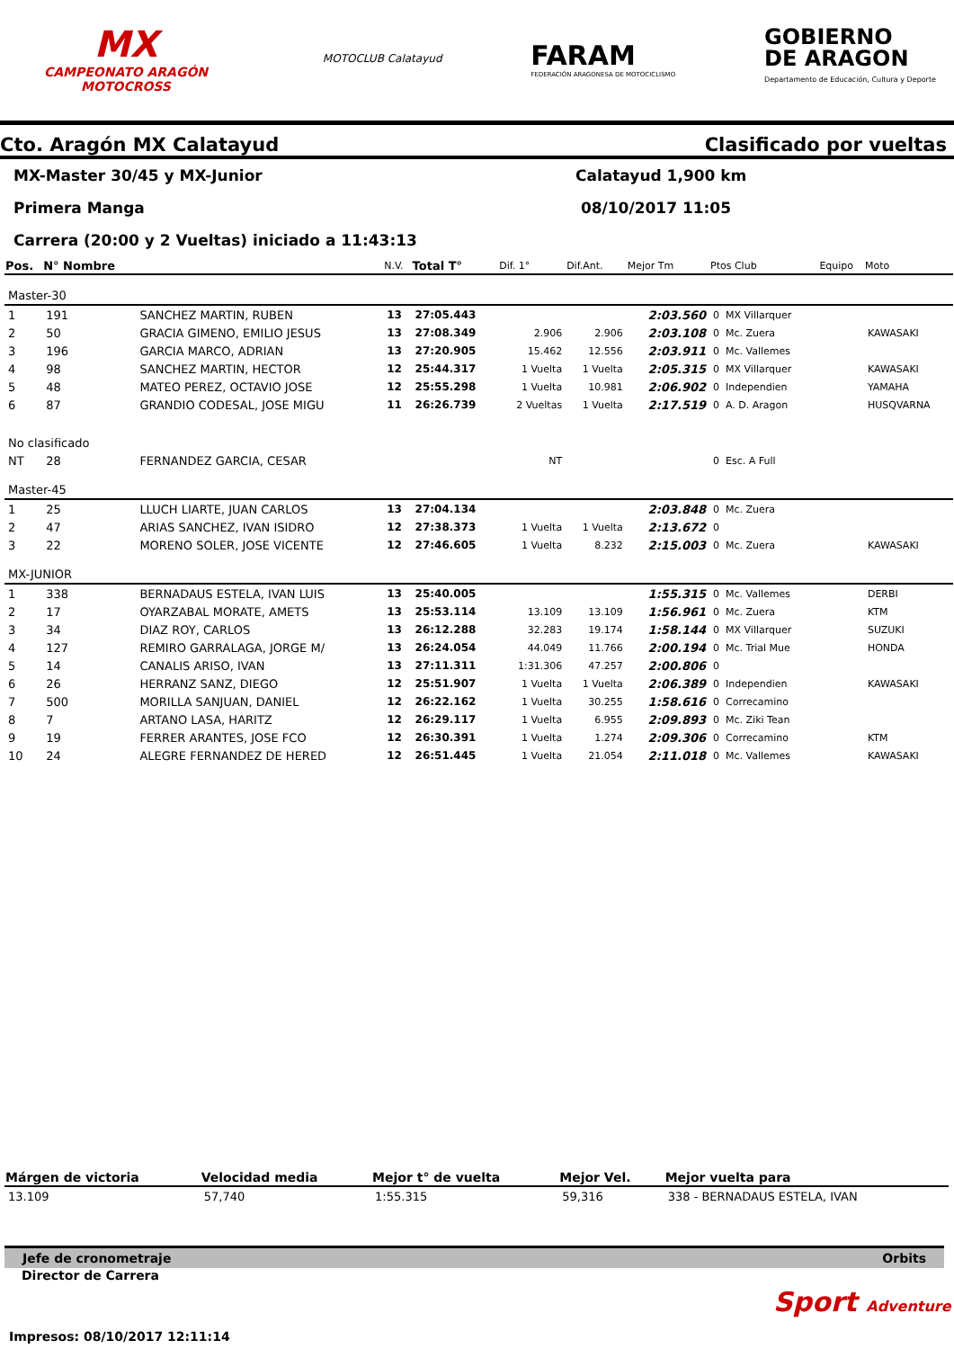MX
CAMPEONATO ARAGÓN
MOTOCROSS
MOTOCLUB Calatayud
FARAM
FEDERACIÓN ARAGONESA DE MOTOCICLISMO
GOBIERNO
DE ARAGON
Departamento de Educación, Cultura y Deporte
Cto. Aragón MX Calatayud Clasificado por vueltas
MX-Master 30/45 y MX-Junior Calatayud 1,900 km
Primera Manga 08/10/2017 11:05
Carrera (20:00 y 2 Vueltas) iniciado a 11:43:13
| Pos. | N° Nombre | | N.V. | Total T° | Dif. 1° | Dif.Ant. | Mejor Tm | Ptos Club | Equipo | Moto |
| --- | --- | --- | --- | --- | --- | --- | --- | --- | --- | --- |
| Master-30 | | | | | | | | | | |
| 1 | 191 | SANCHEZ MARTIN, RUBEN | 13 | 27:05.443 | | | 2:03.560 | 0 MX Villarquer | | |
| 2 | 50 | GRACIA GIMENO, EMILIO JESUS | 13 | 27:08.349 | 2.906 | 2.906 | 2:03.108 | 0 Mc. Zuera | | KAWASAKI |
| 3 | 196 | GARCIA MARCO, ADRIAN | 13 | 27:20.905 | 15.462 | 12.556 | 2:03.911 | 0 Mc. Vallemes | | |
| 4 | 98 | SANCHEZ MARTIN, HECTOR | 12 | 25:44.317 | 1 Vuelta | 1 Vuelta | 2:05.315 | 0 MX Villarquer | | KAWASAKI |
| 5 | 48 | MATEO PEREZ, OCTAVIO JOSE | 12 | 25:55.298 | 1 Vuelta | 10.981 | 2:06.902 | 0 Independien | | YAMAHA |
| 6 | 87 | GRANDIO CODESAL, JOSE MIGU | 11 | 26:26.739 | 2 Vueltas | 1 Vuelta | 2:17.519 | 0 A. D. Aragon | | HUSQVARNA |
| No clasificado | | | | | | | | | | |
| NT | 28 | FERNANDEZ GARCIA, CESAR | | | NT | | | 0 Esc. A Full | | |
| Master-45 | | | | | | | | | | |
| 1 | 25 | LLUCH LIARTE, JUAN CARLOS | 13 | 27:04.134 | | | 2:03.848 | 0 Mc. Zuera | | |
| 2 | 47 | ARIAS SANCHEZ, IVAN ISIDRO | 12 | 27:38.373 | 1 Vuelta | 1 Vuelta | 2:13.672 | 0 | | |
| 3 | 22 | MORENO SOLER, JOSE VICENTE | 12 | 27:46.605 | 1 Vuelta | 8.232 | 2:15.003 | 0 Mc. Zuera | | KAWASAKI |
| MX-JUNIOR | | | | | | | | | | |
| 1 | 338 | BERNADAUS ESTELA, IVAN LUIS | 13 | 25:40.005 | | | 1:55.315 | 0 Mc. Vallemes | | DERBI |
| 2 | 17 | OYARZABAL MORATE, AMETS | 13 | 25:53.114 | 13.109 | 13.109 | 1:56.961 | 0 Mc. Zuera | | KTM |
| 3 | 34 | DIAZ ROY, CARLOS | 13 | 26:12.288 | 32.283 | 19.174 | 1:58.144 | 0 MX Villarquer | | SUZUKI |
| 4 | 127 | REMIRO GARRALAGA, JORGE M/ | 13 | 26:24.054 | 44.049 | 11.766 | 2:00.194 | 0 Mc. Trial Mue | | HONDA |
| 5 | 14 | CANALIS ARISO, IVAN | 13 | 27:11.311 | 1:31.306 | 47.257 | 2:00.806 | 0 | | |
| 6 | 26 | HERRANZ SANZ, DIEGO | 12 | 25:51.907 | 1 Vuelta | 1 Vuelta | 2:06.389 | 0 Independien | | KAWASAKI |
| 7 | 500 | MORILLA SANJUAN, DANIEL | 12 | 26:22.162 | 1 Vuelta | 30.255 | 1:58.616 | 0 Correcamino | | |
| 8 | 7 | ARTANO LASA, HARITZ | 12 | 26:29.117 | 1 Vuelta | 6.955 | 2:09.893 | 0 Mc. Ziki Tean | | |
| 9 | 19 | FERRER ARANTES, JOSE FCO | 12 | 26:30.391 | 1 Vuelta | 1.274 | 2:09.306 | 0 Correcamino | | KTM |
| 10 | 24 | ALEGRE FERNANDEZ DE HERED | 12 | 26:51.445 | 1 Vuelta | 21.054 | 2:11.018 | 0 Mc. Vallemes | | KAWASAKI |
| Márgen de victoria | Velocidad media | Mejor t° de vuelta | Mejor Vel. | Mejor vuelta para |
| --- | --- | --- | --- | --- |
| 13.109 | 57,740 | 1:55.315 | 59,316 | 338 - BERNADAUS ESTELA, IVAN |
Jefe de cronometraje Orbits
Director de Carrera
Sport Adventure
Impresos: 08/10/2017 12:11:14